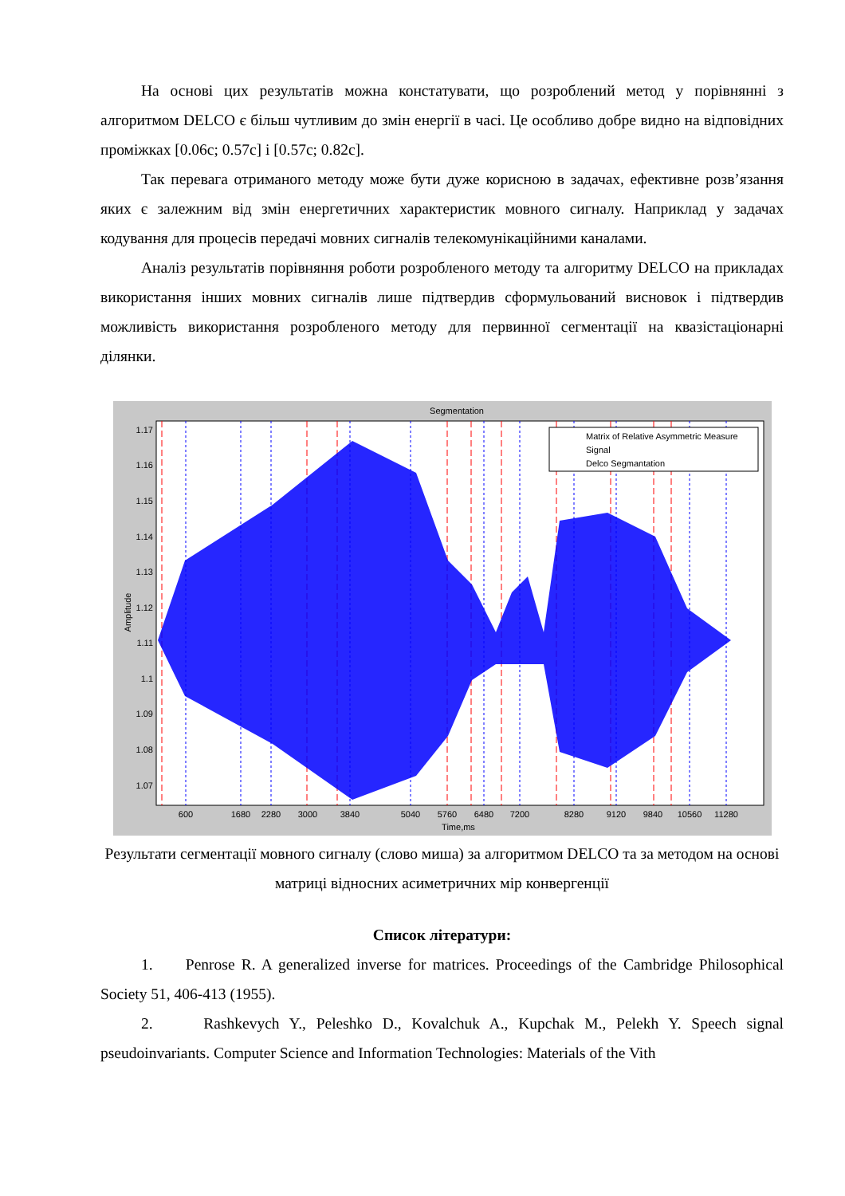На основі цих результатів можна констатувати, що розроблений метод у порівнянні з алгоритмом DELCO є більш чутливим до змін енергії в часі. Це особливо добре видно на відповідних проміжках [0.06с; 0.57с] і [0.57с; 0.82с].
Так перевага отриманого методу може бути дуже корисною в задачах, ефективне розв’язання яких є залежним від змін енергетичних характеристик мовного сигналу. Наприклад у задачах кодування для процесів передачі мовних сигналів телекомунікаційними каналами.
Аналіз результатів порівняння роботи розробленого методу та алгоритму DELCO на прикладах використання інших мовних сигналів лише підтвердив сформульований висновок і підтвердив можливість використання розробленого методу для первинної сегментації на квазістаціонарні ділянки.
Segmentation
Matrix of Relative Asymmetric Measure
Signal
Delco Segmantation
1.17
1.16
1.15
1.14
1.13
1.12
1.11
1.1
1.09
1.08
1.07
Amplitude
600
1680
2280
3000
3840
5040
5760
6480
7200
8280
9120
9840
10560
11280
Time,ms
Результати сегментації мовного сигналу (слово миша) за алгоритмом DELCO та за методом на основі матриці відносних асиметричних мір конвергенції
Список літератури:
1. Penrose R. A generalized inverse for matrices. Proceedings of the Cambridge Philosophical Society 51, 406-413 (1955).
2. Rashkevych Y., Peleshko D., Kovalchuk A., Kupchak M., Pelekh Y. Speech signal pseudoinvariants. Computer Science and Information Technologies: Materials of the Vith